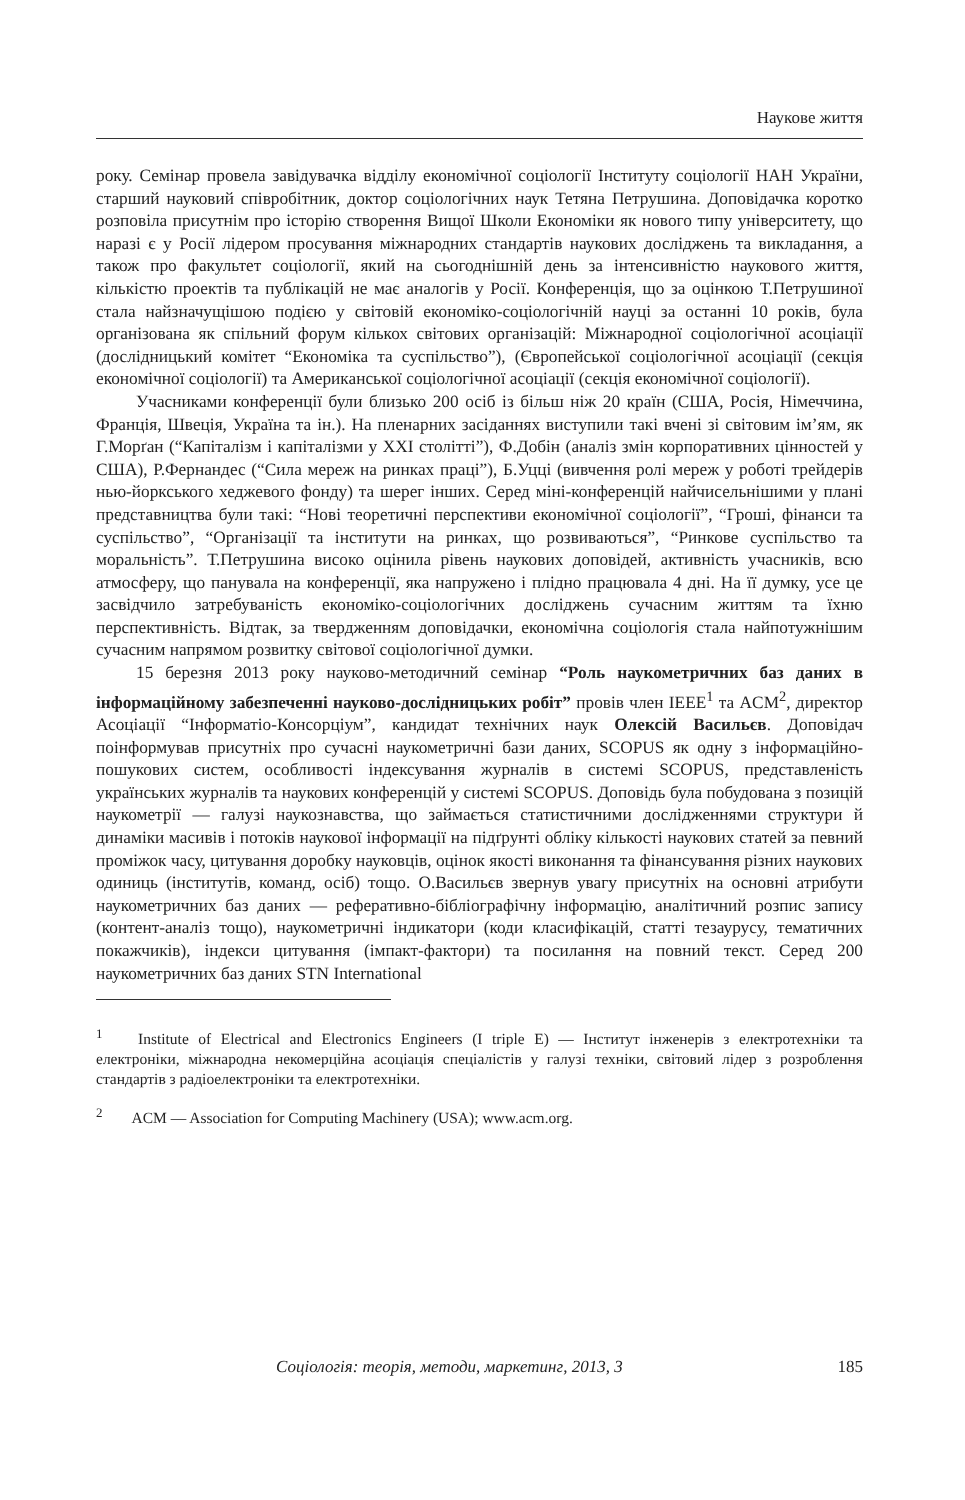Наукове життя
року. Семінар провела завідувачка відділу економічної соціології Інституту соціології НАН України, старший науковий співробітник, доктор соціологічних наук Тетяна Петрушина. Доповідачка коротко розповіла присутнім про історію створення Вищої Школи Економіки як нового типу університету, що наразі є у Росії лідером просування міжнародних стандартів наукових досліджень та викладання, а також про факультет соціології, який на сьогоднішній день за інтенсивністю наукового життя, кількістю проектів та публікацій не має аналогів у Росії. Конференція, що за оцінкою Т.Петрушиної стала найзначущішою подією у світовій економіко-соціологічній науці за останні 10 років, була організована як спільний форум кількох світових організацій: Міжнародної соціологічної асоціації (дослідницький комітет “Економіка та суспільство”), (Європейської соціологічної асоціації (секція економічної соціології) та Американської соціологічної асоціації (секція економічної соціології).
Учасниками конференції були близько 200 осіб із більш ніж 20 країн (США, Росія, Німеччина, Франція, Швеція, Україна та ін.). На пленарних засіданнях виступили такі вчені зі світовим ім’ям, як Г.Морґан (“Капіталізм і капіталізми у ХХІ столітті”), Ф.Добін (аналіз змін корпоративних цінностей у США), Р.Фернандес (“Сила мереж на ринках праці”), Б.Уцці (вивчення ролі мереж у роботі трейдерів нью-йоркського хеджевого фонду) та шерег інших. Серед міні-конференцій найчисельнішими у плані представництва були такі: “Нові теоретичні перспективи економічної соціології”, “Гроші, фінанси та суспільство”, “Організації та інститути на ринках, що розвиваються”, “Ринкове суспільство та моральність”. Т.Петрушина високо оцінила рівень наукових доповідей, активність учасників, всю атмосферу, що панувала на конференції, яка напружено і плідно працювала 4 дні. На її думку, усе це засвідчило затребуваність економіко-соціологічних досліджень сучасним життям та їхню перспективність. Відтак, за твердженням доповідачки, економічна соціологія стала найпотужнішим сучасним напрямом розвитку світової соціологічної думки.
15 березня 2013 року науково-методичний семінар “Роль наукометричних баз даних в інформаційному забезпеченні науково-дослідницьких робіт” провів член IEEE<sup>1</sup> та ACM<sup>2</sup>, директор Асоціації “Інформатіо-Консорціум”, кандидат технічних наук Олексій Васильєв. Доповідач поінформував присутніх про сучасні наукометричні бази даних, SCOPUS як одну з інформаційно-пошукових систем, особливості індексування журналів в системі SCOPUS, представленість українських журналів та наукових конференцій у системі SCOPUS. Доповідь була побудована з позицій наукометрії — галузі наукознавства, що займається статистичними дослідженнями структури й динаміки масивів і потоків наукової інформації на підґрунті обліку кількості наукових статей за певний проміжок часу, цитування доробку науковців, оцінок якості виконання та фінансування різних наукових одиниць (інститутів, команд, осіб) тощо. О.Васильєв звернув увагу присутніх на основні атрибути наукометричних баз даних — реферативно-бібліографічну інформацію, аналітичний розпис запису (контент-аналіз тощо), наукометричні індикатори (коди класифікацій, статті тезаурусу, тематичних покажчиків), індекси цитування (імпакт-фактори) та посилання на повний текст. Серед 200 наукометричних баз даних STN International
<sup>1</sup> Institute of Electrical and Electronics Engineers (I triple E) — Інститут інженерів з електротехніки та електроніки, міжнародна некомерційна асоціація спеціалістів у галузі техніки, світовий лідер з розроблення стандартів з радіоелектроніки та електротехніки.
<sup>2</sup> ACM — Association for Computing Machinery (USA); www.acm.org.
Соціологія: теорія, методи, маркетинг, 2013, 3 185